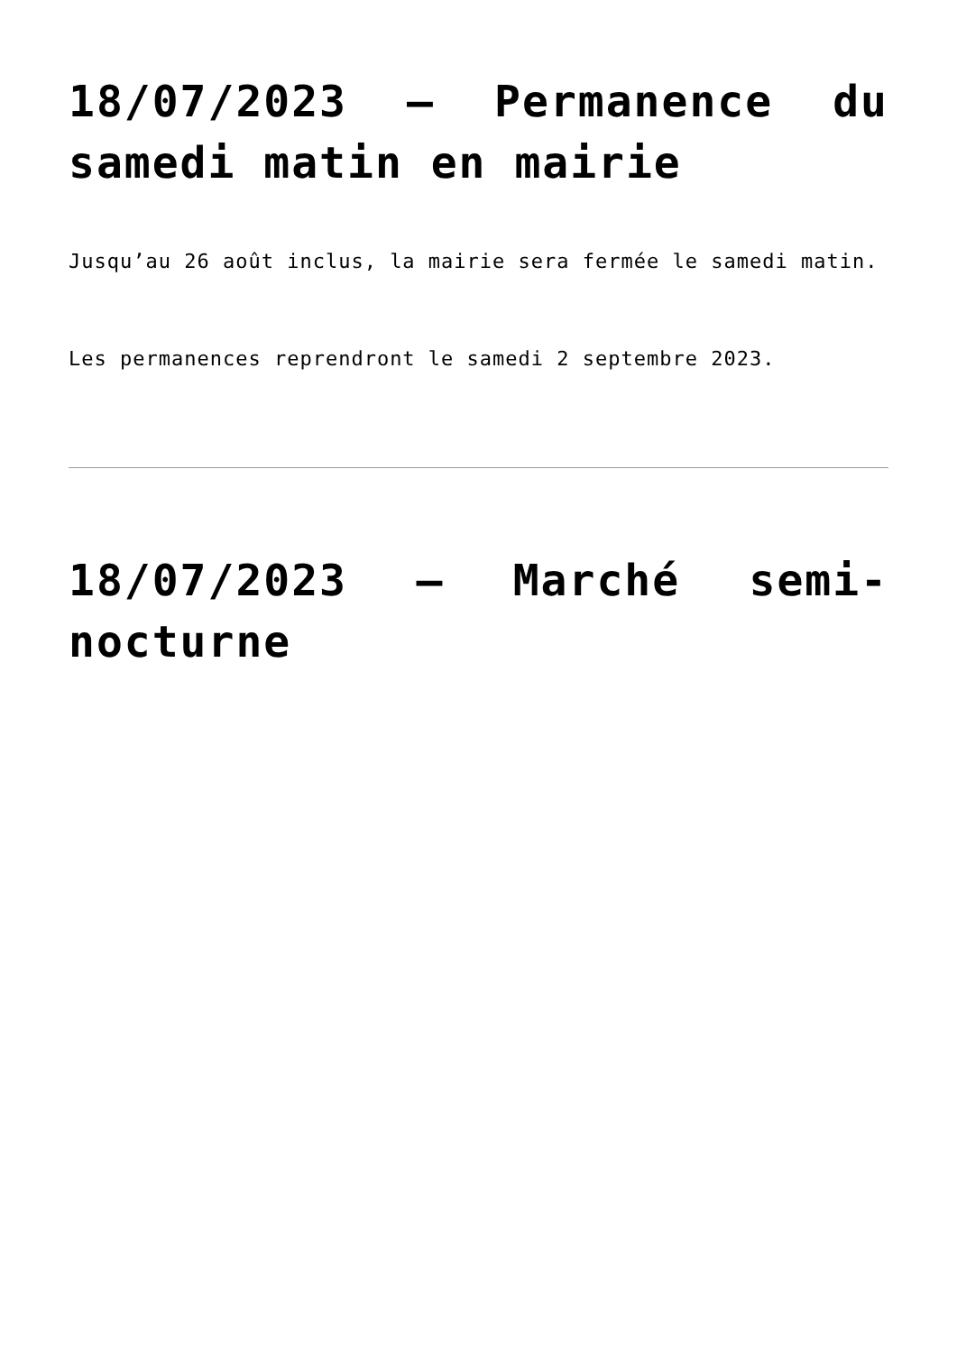18/07/2023 – Permanence du samedi matin en mairie
Jusqu’au 26 août inclus, la mairie sera fermée le samedi matin.
Les permanences reprendront le samedi 2 septembre 2023.
18/07/2023 – Marché semi-nocturne